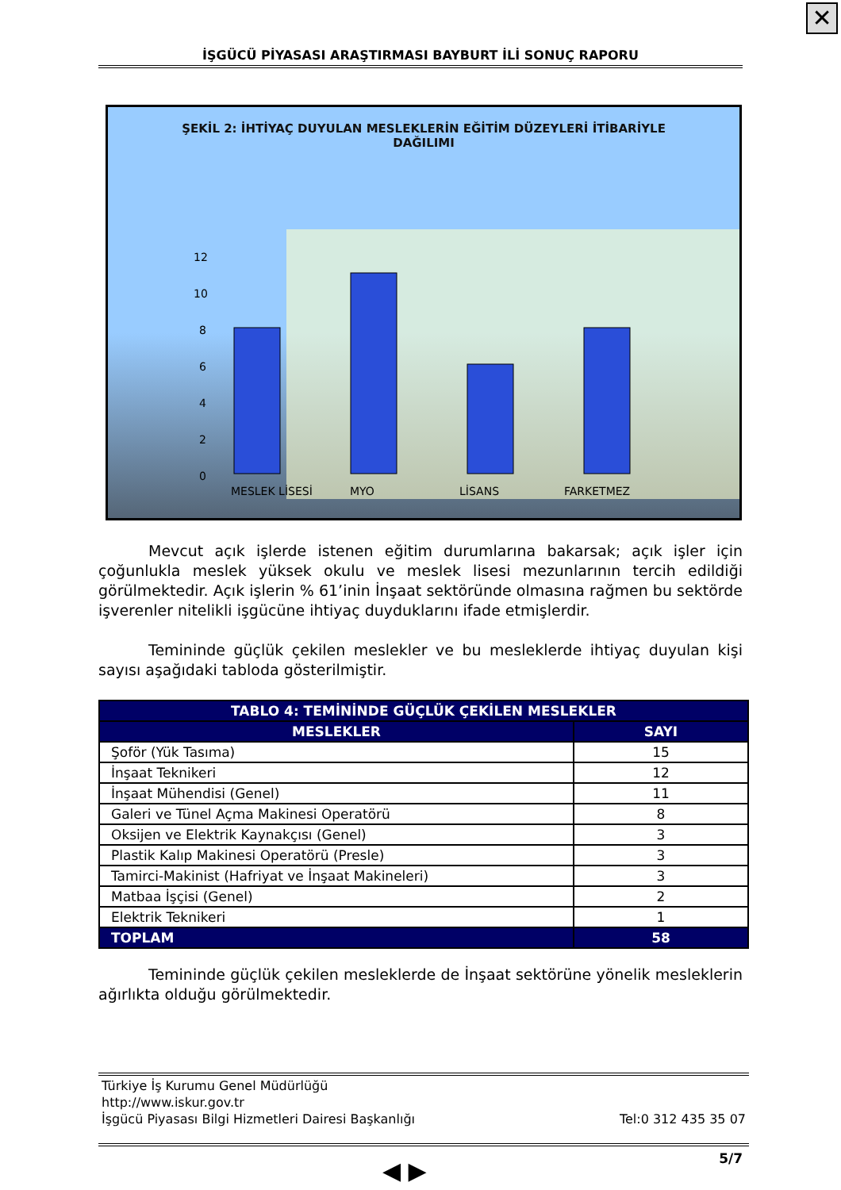✕
İŞGÜCÜ PİYASASI ARAŞTIRMASI BAYBURT İLİ SONUÇ RAPORU
ŞEKİL 2: İHTİYAÇ DUYULAN MESLEKLERİN EĞİTİM DÜZEYLERİ İTİBARİYLE
DAĞILIMI
12
10
8
6
4
2
0
MESLEK LİSESİ
MYO
LİSANS
FARKETMEZ
Mevcut açık işlerde istenen eğitim durumlarına bakarsak; açık işler için çoğunlukla meslek yüksek okulu ve meslek lisesi mezunlarının tercih edildiği görülmektedir. Açık işlerin % 61’inin İnşaat sektöründe olmasına rağmen bu sektörde işverenler nitelikli işgücüne ihtiyaç duyduklarını ifade etmişlerdir.
Temininde güçlük çekilen meslekler ve bu mesleklerde ihtiyaç duyulan kişi sayısı aşağıdaki tabloda gösterilmiştir.
| TABLO 4: TEMİNİNDE GÜÇLÜK ÇEKİLEN MESLEKLER | |
| --- | --- |
| MESLEKLER | SAYI |
| Şoför (Yük Tasıma) | 15 |
| İnşaat Teknikeri | 12 |
| İnşaat Mühendisi (Genel) | 11 |
| Galeri ve Tünel Açma Makinesi Operatörü | 8 |
| Oksijen ve Elektrik Kaynakçısı (Genel) | 3 |
| Plastik Kalıp Makinesi Operatörü (Presle) | 3 |
| Tamirci-Makinist (Hafriyat ve İnşaat Makineleri) | 3 |
| Matbaa İşçisi (Genel) | 2 |
| Elektrik Teknikeri | 1 |
| TOPLAM | 58 |
Temininde güçlük çekilen mesleklerde de İnşaat sektörüne yönelik mesleklerin ağırlıkta olduğu görülmektedir.
Türkiye İş Kurumu Genel Müdürlüğü
http://www.iskur.gov.tr
İşgücü Piyasası Bilgi Hizmetleri Dairesi Başkanlığı Tel:0 312 435 35 07
5/7 ◀ ▶